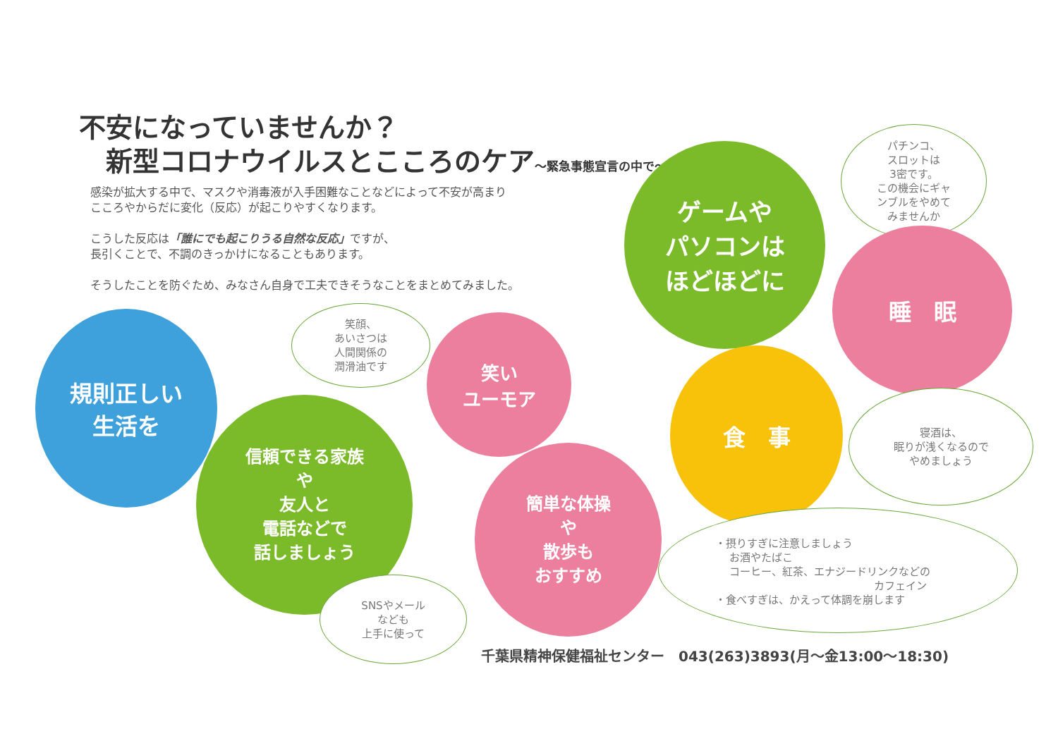不安になっていませんか？
新型コロナウイルスとこころのケア～緊急事態宣言の中で～
感染が拡大する中で、マスクや消毒液が入手困難なことなどによって不安が高まり
こころやからだに変化（反応）が起こりやすくなります。
こうした反応は「誰にでも起こりうる自然な反応」ですが、
長引くことで、不調のきっかけになることもあります。
そうしたことを防ぐため、みなさん自身で工夫できそうなことをまとめてみました。
ゲームや
パソコンは
ほどほどに
パチンコ、
スロットは
3密です。
この機会にギャ
ンブルをやめて
みませんか
睡　眠
規則正しい
生活を
笑顔、
あいさつは
人間関係の
潤滑油です
笑い
ユーモア
食　事
寝酒は、
眠りが浅くなるので
やめましょう
信頼できる家族
や
友人と
電話などで
話しましょう
簡単な体操
や
散歩も
おすすめ
・摂りすぎに注意しましょう
　 お酒やたばこ
　 コーヒー、紅茶、エナジードリンクなどの
　　　　　　　　　　　　　　　カフェイン
・食べすぎは、かえって体調を崩します
SNSやメール
なども
上手に使って
千葉県精神保健福祉センター　043(263)3893(月～金13:00～18:30)